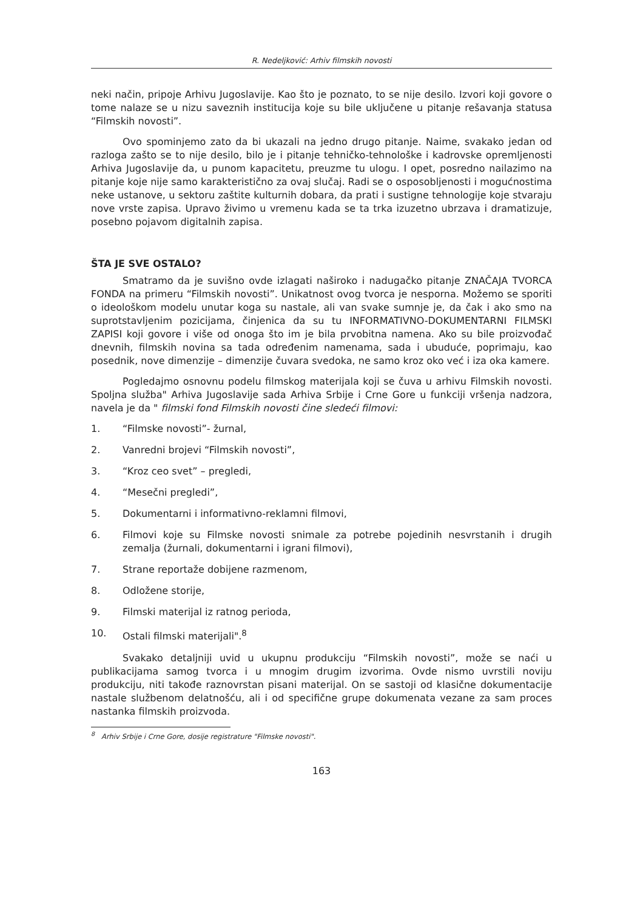R. Nedeljković: Arhiv filmskih novosti
neki način, pripoje Arhivu Jugoslavije. Kao što je poznato, to se nije desilo. Izvori koji govore o tome nalaze se u nizu saveznih institucija koje su bile uključene u pitanje rešavanja statusa “Filmskih novosti”.
Ovo spominjemo zato da bi ukazali na jedno drugo pitanje. Naime, svakako jedan od razloga zašto se to nije desilo, bilo je i pitanje tehničko-tehnološke i kadrovske opremljenosti Arhiva Jugoslavije da, u punom kapacitetu, preuzme tu ulogu. I opet, posredno nailazimo na pitanje koje nije samo karakteristično za ovaj slučaj. Radi se o osposobljenosti i mogućnostima neke ustanove, u sektoru zaštite kulturnih dobara, da prati i sustigne tehnologije koje stvaraju nove vrste zapisa. Upravo živimo u vremenu kada se ta trka izuzetno ubrzava i dramatizuje, posebno pojavom digitalnih zapisa.
ŠTA JE SVE OSTALO?
Smatramo da je suvišno ovde izlagati naširoko i nadugačko pitanje ZNAČAJA TVORCA FONDA na primeru “Filmskih novosti”. Unikatnost ovog tvorca je nesporna. Možemo se sporiti o ideološkom modelu unutar koga su nastale, ali van svake sumnje je, da čak i ako smo na suprotstavljenim pozicijama, činjenica da su tu INFORMATIVNO-DOKUMENTARNI FILMSKI ZAPISI koji govore i više od onoga što im je bila prvobitna namena. Ako su bile proizvođač dnevnih, filmskih novina sa tada određenim namenama, sada i ubuduće, poprimaju, kao posednik, nove dimenzije – dimenzije čuvara svedoka, ne samo kroz oko već i iza oka kamere.
Pogledajmo osnovnu podelu filmskog materijala koji se čuva u arhivu Filmskih novosti. Spoljna služba" Arhiva Jugoslavije sada Arhiva Srbije i Crne Gore u funkciji vršenja nadzora, navela je da " filmski fond Filmskih novosti čine sledeći filmovi:
1. “Filmske novosti”- žurnal,
2. Vanredni brojevi “Filmskih novosti”,
3. “Kroz ceo svet” – pregledi,
4. “Mesečni pregledi”,
5. Dokumentarni i informativno-reklamni filmovi,
6. Filmovi koje su Filmske novosti snimale za potrebe pojedinih nesvrstanih i drugih zemalja (žurnali, dokumentarni i igrani filmovi),
7. Strane reportaže dobijene razmenom,
8. Odložene storije,
9. Filmski materijal iz ratnog perioda,
10. Ostali filmski materijali".<sup>8</sup>
Svakako detaljniji uvid u ukupnu produkciju “Filmskih novosti”, može se naći u publikacijama samog tvorca i u mnogim drugim izvorima. Ovde nismo uvrstili noviju produkciju, niti takođe raznovrstan pisani materijal. On se sastoji od klasične dokumentacije nastale službenom delatnošću, ali i od specifične grupe dokumenata vezane za sam proces nastanka filmskih proizvoda.
<sup>8</sup> Arhiv Srbije i Crne Gore, dosije registrature "Filmske novosti".
163